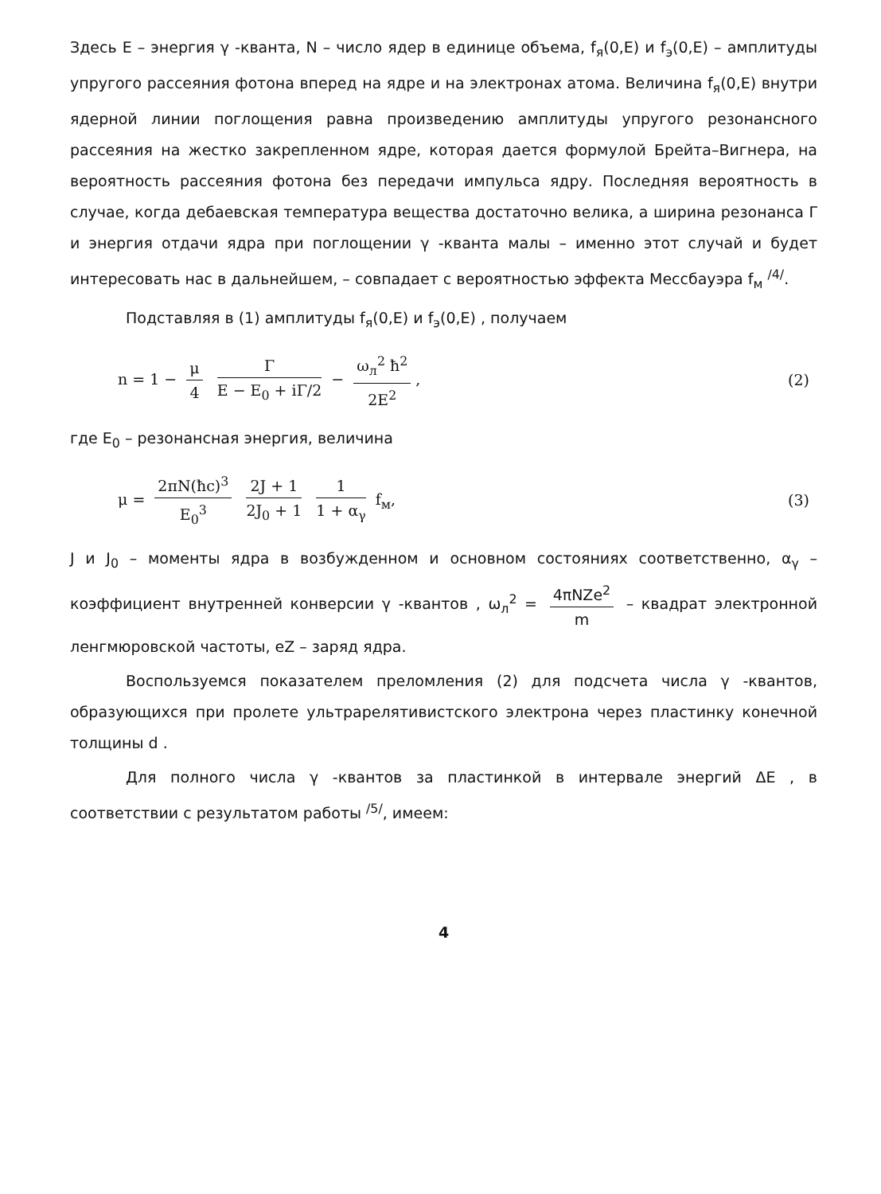Здесь E – энергия γ -кванта, N – число ядер в единице объема, f<sub>я</sub>(0,E) и f<sub>э</sub>(0,E) – амплитуды упругого рассеяния фотона вперед на ядре и на электронах атома. Величина f<sub>я</sub>(0,E) внутри ядерной линии поглощения равна произведению амплитуды упругого резонансного рассеяния на жестко закрепленном ядре, которая дается формулой Брейта–Вигнера, на вероятность рассеяния фотона без передачи импульса ядру. Последняя вероятность в случае, когда дебаевская температура вещества достаточно велика, а ширина резонанса Γ и энергия отдачи ядра при поглощении γ -кванта малы – именно этот случай и будет интересовать нас в дальнейшем, – совпадает с вероятностью эффекта Мессбауэра f<sub>м</sub> <sup>/4/</sup>.
Подставляя в (1) амплитуды f<sub>я</sub>(0,E) и f<sub>э</sub>(0,E) , получаем
n = 1 − μ 4 Γ E − E<sub>0</sub> + iΓ/2 − ω<sub>л</sub><sup>2</sup> ħ<sup>2</sup> 2E<sup>2</sup>,
(2)
где E<sub>0</sub> – резонансная энергия, величина
μ = 2πN(ħc)<sup>3</sup> E<sub>0</sub><sup>3</sup> 2J + 1 2J<sub>0</sub> + 1 1 1 + α<sub>γ</sub> f<sub>м</sub>,
(3)
J и J<sub>0</sub> – моменты ядра в возбужденном и основном состояниях соответственно, α<sub>γ</sub> – коэффициент внутренней конверсии γ -квантов , ω<sub>л</sub><sup>2</sup> = 4πNZe<sup>2</sup> m – квадрат электронной ленгмюровской частоты, eZ – заряд ядра.
Воспользуемся показателем преломления (2) для подсчета числа γ -квантов, образующихся при пролете ультрарелятивистского электрона через пластинку конечной толщины d .
Для полного числа γ -квантов за пластинкой в интервале энергий ΔE , в соответствии с результатом работы <sup>/5/</sup>, имеем:
4